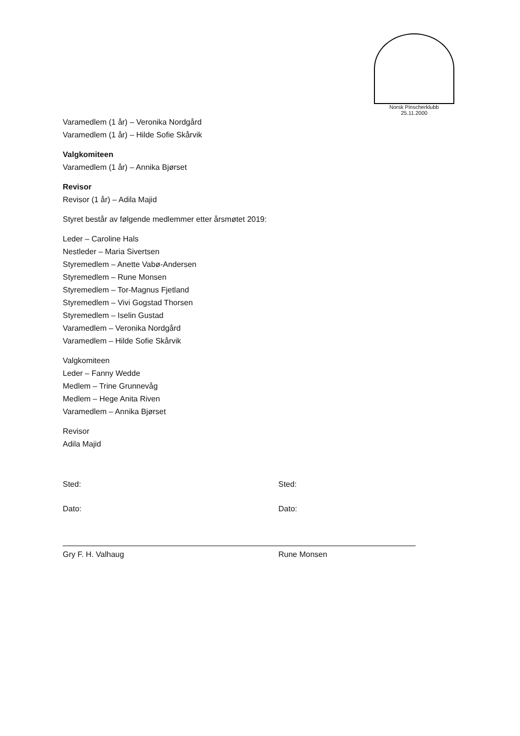Norsk Pinscherklubb
25.11.2000
Varamedlem (1 år) – Veronika Nordgård
Varamedlem (1 år) – Hilde Sofie Skårvik
Valgkomiteen
Varamedlem (1 år) – Annika Bjørset
Revisor
Revisor (1 år) – Adila Majid
Styret består av følgende medlemmer etter årsmøtet 2019:
Leder – Caroline Hals
Nestleder – Maria Sivertsen
Styremedlem – Anette Vabø-Andersen
Styremedlem – Rune Monsen
Styremedlem – Tor-Magnus Fjetland
Styremedlem – Vivi Gogstad Thorsen
Styremedlem – Iselin Gustad
Varamedlem – Veronika Nordgård
Varamedlem – Hilde Sofie Skårvik
Valgkomiteen
Leder – Fanny Wedde
Medlem – Trine Grunnevåg
Medlem – Hege Anita Riven
Varamedlem – Annika Bjørset
Revisor
Adila Majid
Sted:
Dato:
Gry F. H. Valhaug
Sted:
Dato:
Rune Monsen